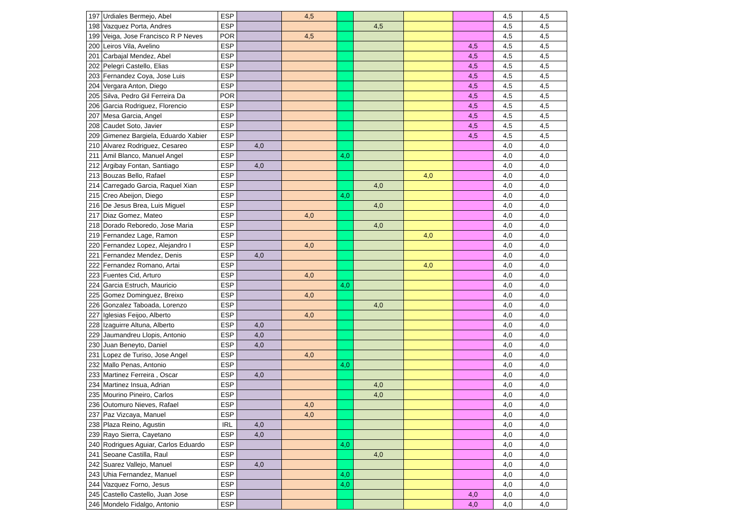| 197 | Urdiales Bermejo, Abel | ESP | | 4,5 | | | | | 4,5 | 4,5 |
| 198 | Vazquez Porta, Andres | ESP | | | | 4,5 | | | 4,5 | 4,5 |
| 199 | Veiga, Jose Francisco R P Neves | POR | | 4,5 | | | | | 4,5 | 4,5 |
| 200 | Leiros Vila, Avelino | ESP | | | | | | 4,5 | 4,5 | 4,5 |
| 201 | Carbajal Mendez, Abel | ESP | | | | | | 4,5 | 4,5 | 4,5 |
| 202 | Pelegri Castello, Elias | ESP | | | | | | 4,5 | 4,5 | 4,5 |
| 203 | Fernandez Coya, Jose Luis | ESP | | | | | | 4,5 | 4,5 | 4,5 |
| 204 | Vergara Anton, Diego | ESP | | | | | | 4,5 | 4,5 | 4,5 |
| 205 | Silva, Pedro Gil Ferreira Da | POR | | | | | | 4,5 | 4,5 | 4,5 |
| 206 | Garcia Rodriguez, Florencio | ESP | | | | | | 4,5 | 4,5 | 4,5 |
| 207 | Mesa Garcia, Angel | ESP | | | | | | 4,5 | 4,5 | 4,5 |
| 208 | Caudet Soto, Javier | ESP | | | | | | 4,5 | 4,5 | 4,5 |
| 209 | Gimenez Bargiela, Eduardo Xabier | ESP | | | | | | 4,5 | 4,5 | 4,5 |
| 210 | Alvarez Rodriguez, Cesareo | ESP | 4,0 | | | | | | 4,0 | 4,0 |
| 211 | Amil Blanco, Manuel Angel | ESP | | | 4,0 | | | | 4,0 | 4,0 |
| 212 | Argibay Fontan, Santiago | ESP | 4,0 | | | | | | 4,0 | 4,0 |
| 213 | Bouzas Bello, Rafael | ESP | | | | | 4,0 | | 4,0 | 4,0 |
| 214 | Carregado Garcia, Raquel Xian | ESP | | | | 4,0 | | | 4,0 | 4,0 |
| 215 | Creo Abeijon, Diego | ESP | | | 4,0 | | | | 4,0 | 4,0 |
| 216 | De Jesus Brea, Luis Miguel | ESP | | | | 4,0 | | | 4,0 | 4,0 |
| 217 | Diaz Gomez, Mateo | ESP | | 4,0 | | | | | 4,0 | 4,0 |
| 218 | Dorado Reboredo, Jose Maria | ESP | | | | 4,0 | | | 4,0 | 4,0 |
| 219 | Fernandez Lage, Ramon | ESP | | | | | 4,0 | | 4,0 | 4,0 |
| 220 | Fernandez Lopez, Alejandro I | ESP | | 4,0 | | | | | 4,0 | 4,0 |
| 221 | Fernandez Mendez, Denis | ESP | 4,0 | | | | | | 4,0 | 4,0 |
| 222 | Fernandez Romano, Artai | ESP | | | | | 4,0 | | 4,0 | 4,0 |
| 223 | Fuentes Cid, Arturo | ESP | | 4,0 | | | | | 4,0 | 4,0 |
| 224 | Garcia Estruch, Mauricio | ESP | | | 4,0 | | | | 4,0 | 4,0 |
| 225 | Gomez Dominguez, Breixo | ESP | | 4,0 | | | | | 4,0 | 4,0 |
| 226 | Gonzalez Taboada, Lorenzo | ESP | | | | 4,0 | | | 4,0 | 4,0 |
| 227 | Iglesias Feijoo, Alberto | ESP | | 4,0 | | | | | 4,0 | 4,0 |
| 228 | Izaguirre Altuna, Alberto | ESP | 4,0 | | | | | | 4,0 | 4,0 |
| 229 | Jaumandreu Llopis, Antonio | ESP | 4,0 | | | | | | 4,0 | 4,0 |
| 230 | Juan Beneyto, Daniel | ESP | 4,0 | | | | | | 4,0 | 4,0 |
| 231 | Lopez de Turiso, Jose Angel | ESP | | 4,0 | | | | | 4,0 | 4,0 |
| 232 | Mallo Penas, Antonio | ESP | | | 4,0 | | | | 4,0 | 4,0 |
| 233 | Martinez Ferreira , Oscar | ESP | 4,0 | | | | | | 4,0 | 4,0 |
| 234 | Martinez Insua, Adrian | ESP | | | | 4,0 | | | 4,0 | 4,0 |
| 235 | Mourino Pineiro, Carlos | ESP | | | | 4,0 | | | 4,0 | 4,0 |
| 236 | Outomuro Nieves, Rafael | ESP | | 4,0 | | | | | 4,0 | 4,0 |
| 237 | Paz Vizcaya, Manuel | ESP | | 4,0 | | | | | 4,0 | 4,0 |
| 238 | Plaza Reino, Agustin | IRL | 4,0 | | | | | | 4,0 | 4,0 |
| 239 | Rayo Sierra, Cayetano | ESP | 4,0 | | | | | | 4,0 | 4,0 |
| 240 | Rodrigues Aguiar, Carlos Eduardo | ESP | | | 4,0 | | | | 4,0 | 4,0 |
| 241 | Seoane Castilla, Raul | ESP | | | | 4,0 | | | 4,0 | 4,0 |
| 242 | Suarez Vallejo, Manuel | ESP | 4,0 | | | | | | 4,0 | 4,0 |
| 243 | Uhia Fernandez, Manuel | ESP | | | 4,0 | | | | 4,0 | 4,0 |
| 244 | Vazquez Forno, Jesus | ESP | | | 4,0 | | | | 4,0 | 4,0 |
| 245 | Castello Castello, Juan Jose | ESP | | | | | | 4,0 | 4,0 | 4,0 |
| 246 | Mondelo Fidalgo, Antonio | ESP | | | | | | 4,0 | 4,0 | 4,0 |